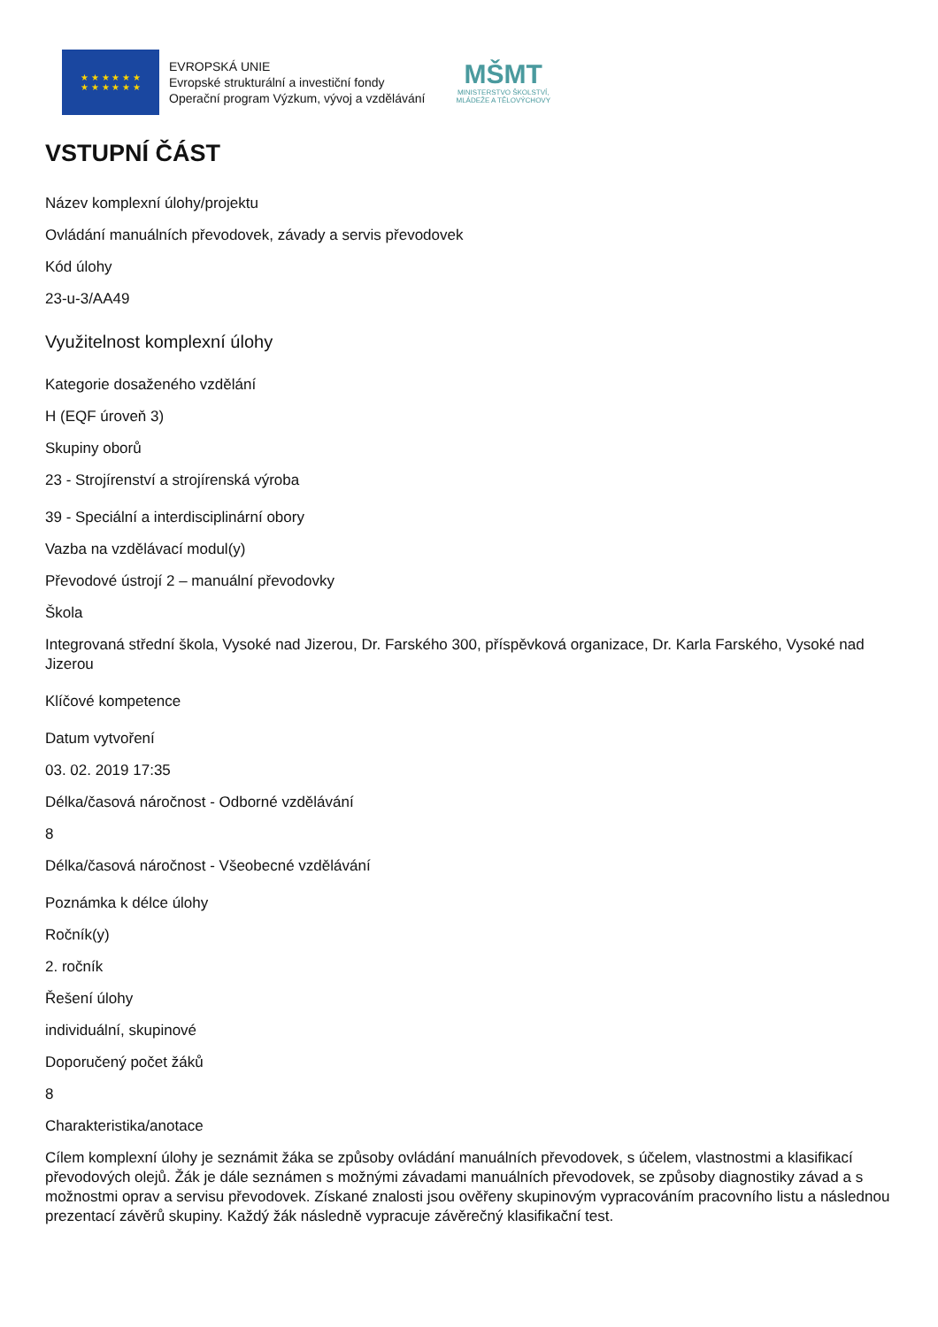★ ★ ★ ★ ★ ★
★ ★ ★ ★ ★ ★
EVROPSKÁ UNIE
Evropské strukturální a investiční fondy
Operační program Výzkum, vývoj a vzdělávání
MŠMT
MINISTERSTVO ŠKOLSTVÍ,
MLÁDEŽE A TĚLOVÝCHOVY
VSTUPNÍ ČÁST
Název komplexní úlohy/projektu
Ovládání manuálních převodovek, závady a servis převodovek
Kód úlohy
23-u-3/AA49
Využitelnost komplexní úlohy
Kategorie dosaženého vzdělání
H (EQF úroveň 3)
Skupiny oborů
23 - Strojírenství a strojírenská výroba
39 - Speciální a interdisciplinární obory
Vazba na vzdělávací modul(y)
Převodové ústrojí 2 – manuální převodovky
Škola
Integrovaná střední škola, Vysoké nad Jizerou, Dr. Farského 300, příspěvková organizace, Dr. Karla Farského, Vysoké nad Jizerou
Klíčové kompetence
Datum vytvoření
03. 02. 2019 17:35
Délka/časová náročnost - Odborné vzdělávání
8
Délka/časová náročnost - Všeobecné vzdělávání
Poznámka k délce úlohy
Ročník(y)
2. ročník
Řešení úlohy
individuální, skupinové
Doporučený počet žáků
8
Charakteristika/anotace
Cílem komplexní úlohy je seznámit žáka se způsoby ovládání manuálních převodovek, s účelem, vlastnostmi a klasifikací převodových olejů. Žák je dále seznámen s možnými závadami manuálních převodovek, se způsoby diagnostiky závad a s možnostmi oprav a servisu převodovek. Získané znalosti jsou ověřeny skupinovým vypracováním pracovního listu a následnou prezentací závěrů skupiny. Každý žák následně vypracuje závěrečný klasifikační test.